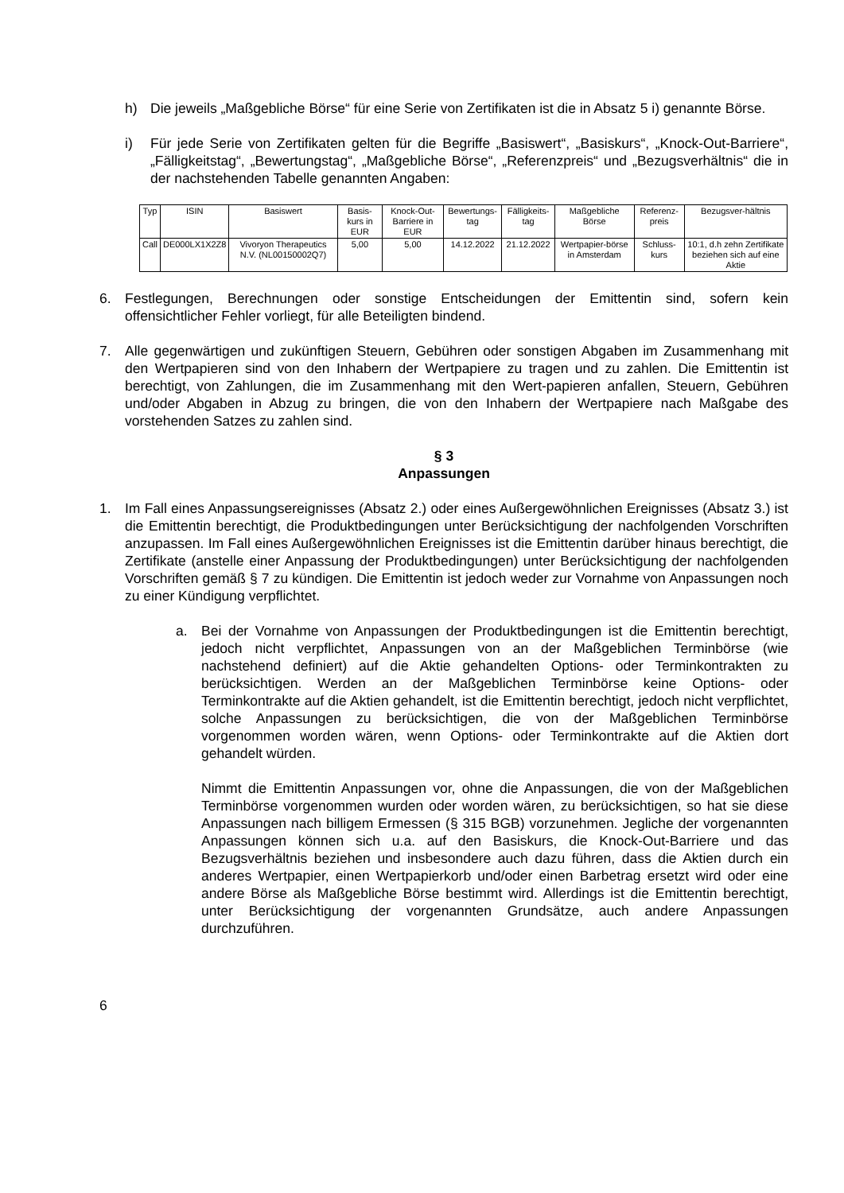h) Die jeweils „Maßgebliche Börse“ für eine Serie von Zertifikaten ist die in Absatz 5 i) genannte Börse.
i) Für jede Serie von Zertifikaten gelten für die Begriffe „Basiswert“, „Basiskurs“, „Knock-Out-Barriere“, „Fälligkeitstag“, „Bewertungstag“, „Maßgebliche Börse“, „Referenzpreis“ und „Bezugsverhältnis“ die in der nachstehenden Tabelle genannten Angaben:
| Typ | ISIN | Basiswert | Basis-kurs in EUR | Knock-Out-Barriere in EUR | Bewertungs-tag | Fälligkeits-tag | Maßgebliche Börse | Referenz-preis | Bezugsver-hältnis |
| --- | --- | --- | --- | --- | --- | --- | --- | --- | --- |
| Call | DE000LX1X2Z8 | Vivoryon Therapeutics N.V. (NL00150002Q7) | 5,00 | 5,00 | 14.12.2022 | 21.12.2022 | Wertpapier-börse in Amsterdam | Schluss-kurs | 10:1, d.h zehn Zertifikate beziehen sich auf eine Aktie |
6. Festlegungen, Berechnungen oder sonstige Entscheidungen der Emittentin sind, sofern kein offensichtlicher Fehler vorliegt, für alle Beteiligten bindend.
7. Alle gegenwärtigen und zukünftigen Steuern, Gebühren oder sonstigen Abgaben im Zusammenhang mit den Wertpapieren sind von den Inhabern der Wertpapiere zu tragen und zu zahlen. Die Emittentin ist berechtigt, von Zahlungen, die im Zusammenhang mit den Wert-papieren anfallen, Steuern, Gebühren und/oder Abgaben in Abzug zu bringen, die von den Inhabern der Wertpapiere nach Maßgabe des vorstehenden Satzes zu zahlen sind.
§ 3
Anpassungen
1. Im Fall eines Anpassungsereignisses (Absatz 2.) oder eines Außergewöhnlichen Ereignisses (Absatz 3.) ist die Emittentin berechtigt, die Produktbedingungen unter Berücksichtigung der nachfolgenden Vorschriften anzupassen. Im Fall eines Außergewöhnlichen Ereignisses ist die Emittentin darüber hinaus berechtigt, die Zertifikate (anstelle einer Anpassung der Produktbedingungen) unter Berücksichtigung der nachfolgenden Vorschriften gemäß § 7 zu kündigen. Die Emittentin ist jedoch weder zur Vornahme von Anpassungen noch zu einer Kündigung verpflichtet.
a. Bei der Vornahme von Anpassungen der Produktbedingungen ist die Emittentin berechtigt, jedoch nicht verpflichtet, Anpassungen von an der Maßgeblichen Terminbörse (wie nachstehend definiert) auf die Aktie gehandelten Options- oder Terminkontrakten zu berücksichtigen. Werden an der Maßgeblichen Terminbörse keine Options- oder Terminkontrakte auf die Aktien gehandelt, ist die Emittentin berechtigt, jedoch nicht verpflichtet, solche Anpassungen zu berücksichtigen, die von der Maßgeblichen Terminbörse vorgenommen worden wären, wenn Options- oder Terminkontrakte auf die Aktien dort gehandelt würden.
Nimmt die Emittentin Anpassungen vor, ohne die Anpassungen, die von der Maßgeblichen Terminbörse vorgenommen wurden oder worden wären, zu berücksichtigen, so hat sie diese Anpassungen nach billigem Ermessen (§ 315 BGB) vorzunehmen. Jegliche der vorgenannten Anpassungen können sich u.a. auf den Basiskurs, die Knock-Out-Barriere und das Bezugsverhältnis beziehen und insbesondere auch dazu führen, dass die Aktien durch ein anderes Wertpapier, einen Wertpapierkorb und/oder einen Barbetrag ersetzt wird oder eine andere Börse als Maßgebliche Börse bestimmt wird. Allerdings ist die Emittentin berechtigt, unter Berücksichtigung der vorgenannten Grundsätze, auch andere Anpassungen durchzuführen.
6